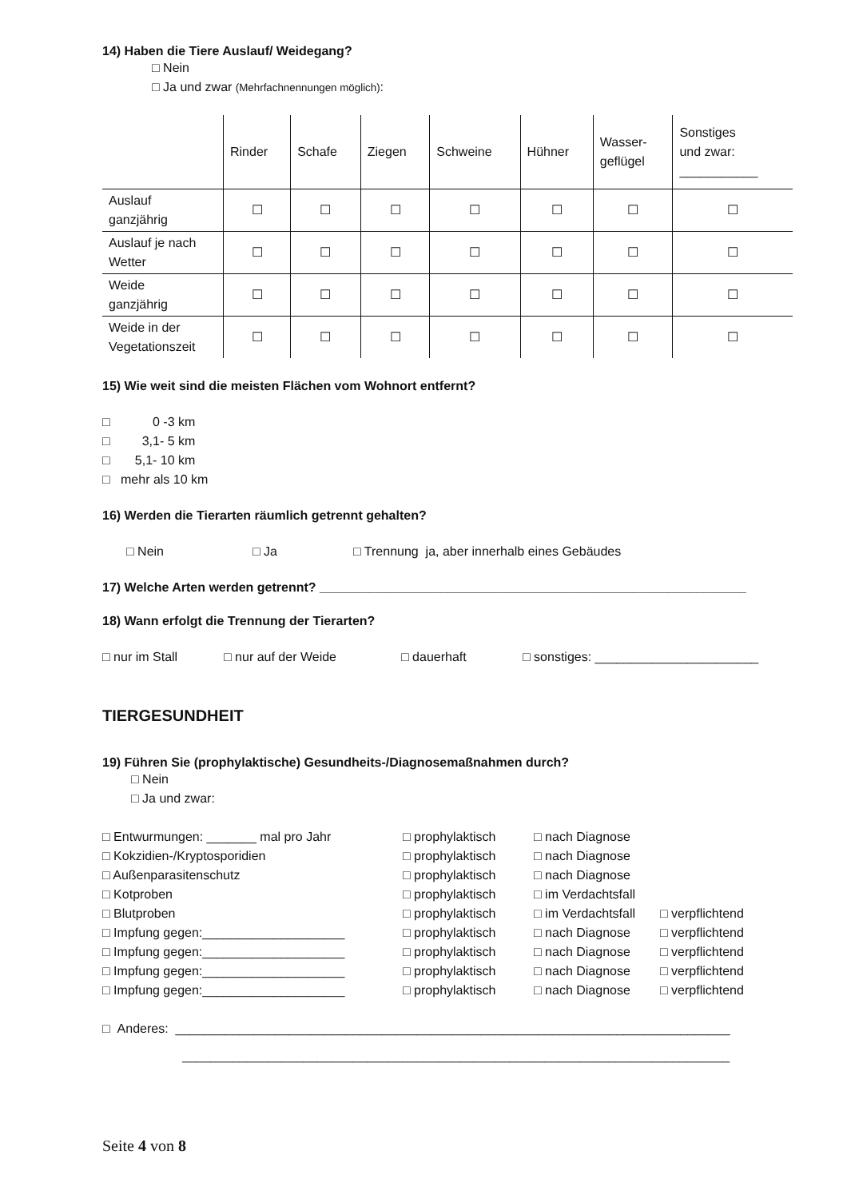14) Haben die Tiere Auslauf/ Weidegang?
□ Nein
□ Ja und zwar (Mehrfachnennungen möglich):
| | Rinder | Schafe | Ziegen | Schweine | Hühner | Wasser- geflügel | Sonstiges und zwar: ___________ |
| --- | --- | --- | --- | --- | --- | --- | --- |
| Auslauf ganzjährig | ☐ | ☐ | ☐ | ☐ | ☐ | ☐ | ☐ |
| Auslauf je nach Wetter | ☐ | ☐ | ☐ | ☐ | ☐ | ☐ | ☐ |
| Weide ganzjährig | ☐ | ☐ | ☐ | ☐ | ☐ | ☐ | ☐ |
| Weide in der Vegetationszeit | ☐ | ☐ | ☐ | ☐ | ☐ | ☐ | ☐ |
15) Wie weit sind die meisten Flächen vom Wohnort entfernt?
□ 0 -3 km
□ 3,1- 5 km
□ 5,1- 10 km
□ mehr als 10 km
16) Werden die Tierarten räumlich getrennt gehalten?
□ Nein □ Ja □ Trennung ja, aber innerhalb eines Gebäudes
17) Welche Arten werden getrennt? ____________________________________________________________
18) Wann erfolgt die Trennung der Tierarten?
□ nur im Stall □ nur auf der Weide □ dauerhaft □ sonstiges: _______________________
TIERGESUNDHEIT
19) Führen Sie (prophylaktische) Gesundheits-/Diagnosemaßnahmen durch?
□ Nein
□ Ja und zwar:
| □ Entwurmungen: _______ mal pro Jahr | □ prophylaktisch | □ nach Diagnose | |
| □ Kokzidien-/Kryptosporidien | □ prophylaktisch | □ nach Diagnose | |
| □ Außenparasitenschutz | □ prophylaktisch | □ nach Diagnose | |
| □ Kotproben | □ prophylaktisch | □ im Verdachtsfall | |
| □ Blutproben | □ prophylaktisch | □ im Verdachtsfall | □ verpflichtend |
| □ Impfung gegen:____________________ | □ prophylaktisch | □ nach Diagnose | □ verpflichtend |
| □ Impfung gegen:____________________ | □ prophylaktisch | □ nach Diagnose | □ verpflichtend |
| □ Impfung gegen:____________________ | □ prophylaktisch | □ nach Diagnose | □ verpflichtend |
| □ Impfung gegen:____________________ | □ prophylaktisch | □ nach Diagnose | □ verpflichtend |
□ Anderes: ______________________________________________________________________________
_____________________________________________________________________________
Seite 4 von 8